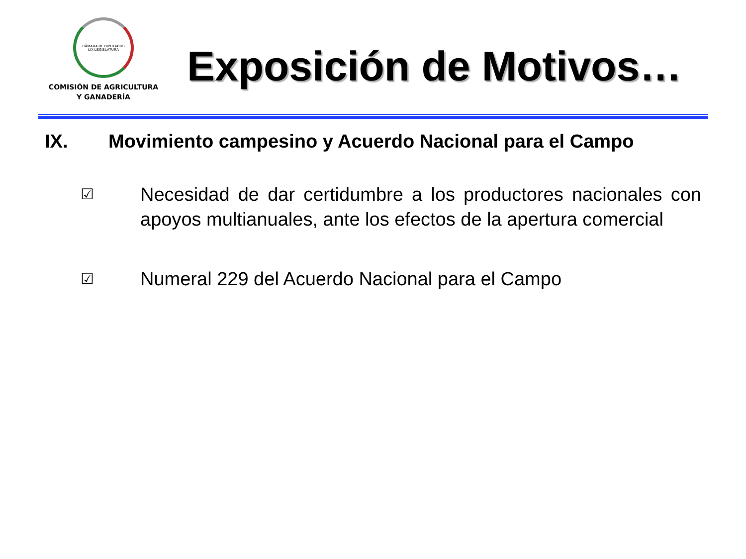CÁMARA DE DIPUTADOS
LIX LEGISLATURA
COMISIÓN DE AGRICULTURA
Y GANADERÍA
Exposición de Motivos…
IX. Movimiento campesino y Acuerdo Nacional para el Campo
☑
Necesidad de dar certidumbre a los productores nacionales con apoyos multianuales, ante los efectos de la apertura comercial
☑
Numeral 229 del Acuerdo Nacional para el Campo